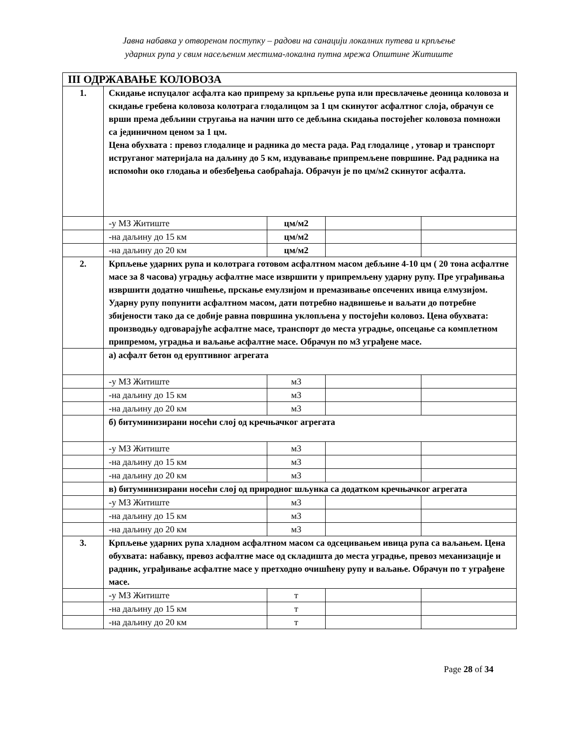Јавна набавка у отвореном поступку – радови на санацији локалних путева и крпљење
ударних рупа у свим насељеним местима-локална путна мрежа Општине Житиште
| III ОДРЖАВАЊЕ КОЛОВОЗА | | | | |
| 1. | Скидање испуцалог асфалта као припрему за крпљење рупа или пресвлачење деоница коловоза и скидање гребена коловоза колотрага глодалицом за 1 цм скинутог асфалтног слоја, обрачун се врши према дебљини стругања на начин што се дебљина скидања постојећег коловоза помножи са јединичном ценом за 1 цм. Цена обухвата : превоз глодалице и радника до места рада. Рад глодалице , утовар и транспорт иструганог материјала на даљину до 5 км, издувавање припремљене површине. Рад радника на испомоћи око глодања и обезбеђења саобраћаја. Обрачун је по цм/м2 скинутог асфалта. | | | |
| | -у МЗ Житиште | цм/м2 | | |
| | -на даљину до 15 км | цм/м2 | | |
| | -на даљину до 20 км | цм/м2 | | |
| 2. | Крпљење ударних рупа и колотрага готовом асфалтном масом дебљине 4-10 цм ( 20 тона асфалтне масе за 8 часова) уградњу асфалтне масе извршити у припремљену ударну рупу. Пре уграђивања извршити додатно чишћење, прскање емулзијом и премазивање опсечених ивица елмузијом. Ударну рупу попунити асфалтном масом, дати потребно надвишење и ваљати до потребне збијености тако да се добије равна површина уклопљена у постојећи коловоз. Цена обухвата: производњу одговарајуће асфалтне масе, транспорт до места уградње, опсецање са комплетном припремом, уградња и ваљање асфалтне масе. Обрачун по м3 уграђене масе. | | | |
| | а) асфалт бетон од еруптивног агрегата | | | |
| | -у МЗ Житиште | м3 | | |
| | -на даљину до 15 км | м3 | | |
| | -на даљину до 20 км | м3 | | |
| | б) битуминизирани носећи слој од кречњачког агрегата | | | |
| | -у МЗ Житиште | м3 | | |
| | -на даљину до 15 км | м3 | | |
| | -на даљину до 20 км | м3 | | |
| | в) битуминизирани носећи слој од природног шљунка са додатком кречњачког агрегата | | | |
| | -у МЗ Житиште | м3 | | |
| | -на даљину до 15 км | м3 | | |
| | -на даљину до 20 км | м3 | | |
| 3. | Крпљење ударних рупа хладном асфалтном масом са одсецивањем ивица рупа са ваљањем. Цена обухвата: набавку, превоз асфалтне масе од складишта до места уградње, превоз механизације и радник, уграђивање асфалтне масе у претходно очишћену рупу и ваљање. Обрачун по т уграђене масе. | | | |
| | -у МЗ Житиште | т | | |
| | -на даљину до 15 км | т | | |
| | -на даљину до 20 км | т | | |
Page 28 of 34